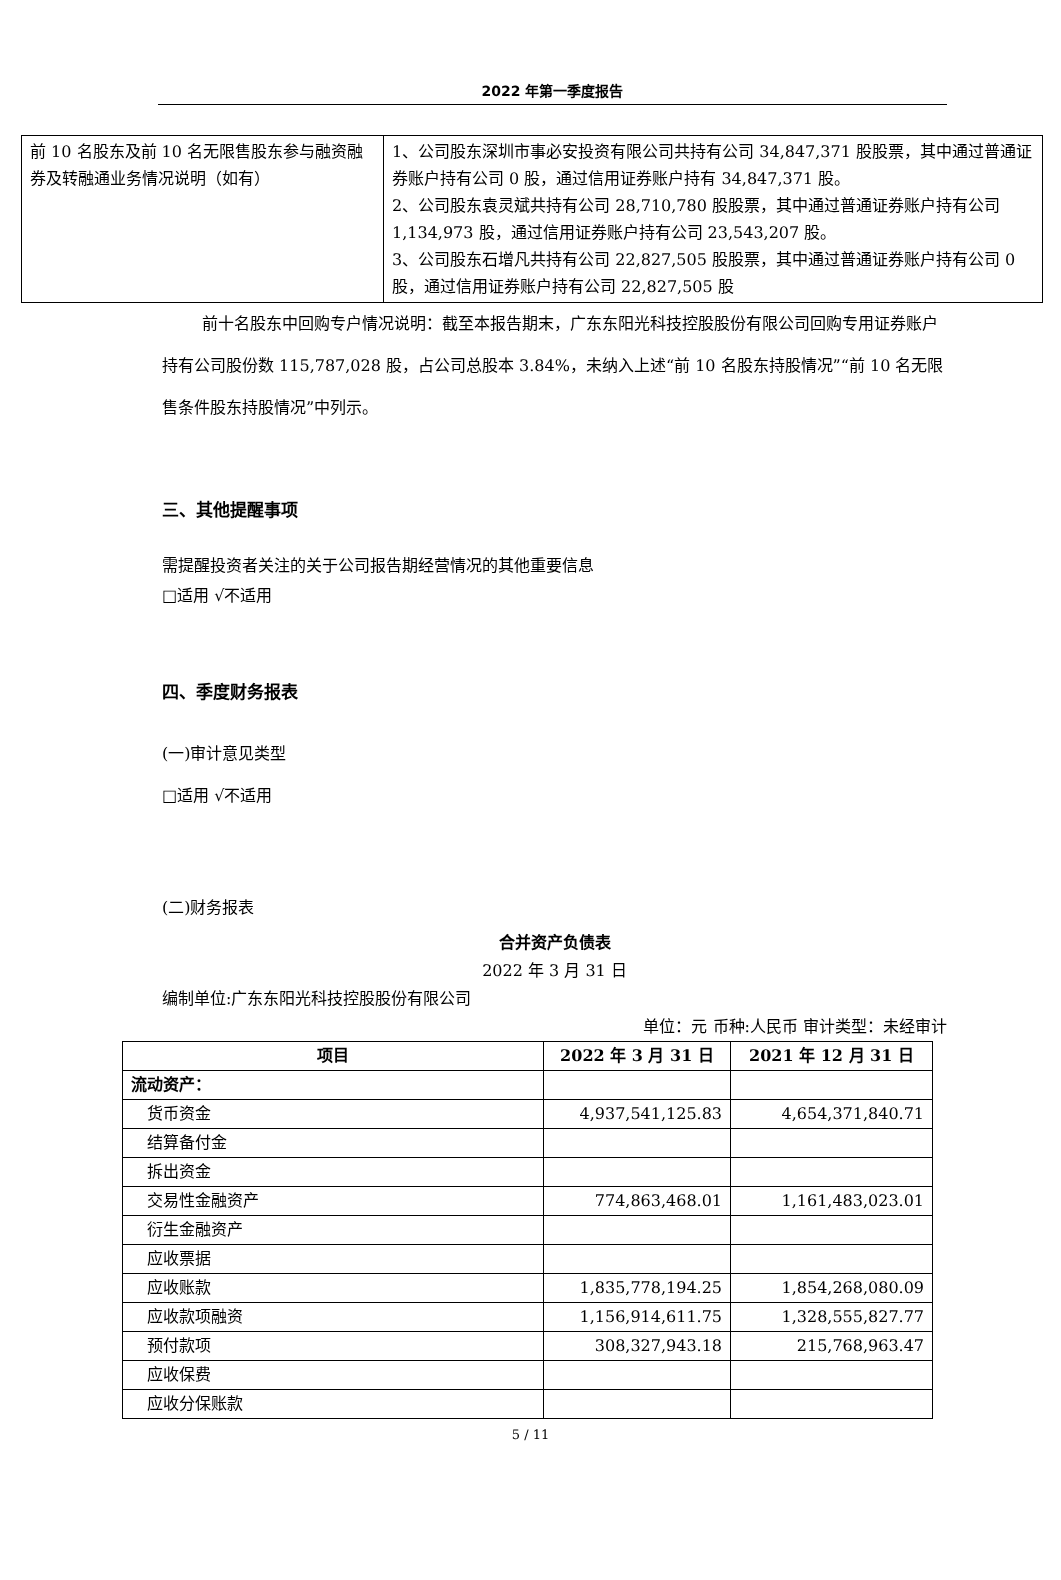2022 年第一季度报告
| 前 10 名股东及前 10 名无限售股东参与融资融券及转融通业务情况说明（如有） | 1、公司股东深圳市事必安投资有限公司共持有公司 34,847,371 股股票，其中通过普通证券账户持有公司 0 股，通过信用证券账户持有 34,847,371 股。 2、公司股东袁灵斌共持有公司 28,710,780 股股票，其中通过普通证券账户持有公司 1,134,973 股，通过信用证券账户持有公司 23,543,207 股。 3、公司股东石增凡共持有公司 22,827,505 股股票，其中通过普通证券账户持有公司 0 股，通过信用证券账户持有公司 22,827,505 股 |
前十名股东中回购专户情况说明：截至本报告期末，广东东阳光科技控股股份有限公司回购专用证券账户持有公司股份数 115,787,028 股，占公司总股本 3.84%，未纳入上述“前 10 名股东持股情况”“前 10 名无限售条件股东持股情况”中列示。
三、其他提醒事项
需提醒投资者关注的关于公司报告期经营情况的其他重要信息
□适用 √不适用
四、季度财务报表
(一)审计意见类型
□适用 √不适用
(二)财务报表
合并资产负债表
2022 年 3 月 31 日
编制单位:广东东阳光科技控股股份有限公司
单位：元 币种:人民币 审计类型：未经审计
| 项目 | 2022 年 3 月 31 日 | 2021 年 12 月 31 日 |
| --- | --- | --- |
| 流动资产： | | |
| 货币资金 | 4,937,541,125.83 | 4,654,371,840.71 |
| 结算备付金 | | |
| 拆出资金 | | |
| 交易性金融资产 | 774,863,468.01 | 1,161,483,023.01 |
| 衍生金融资产 | | |
| 应收票据 | | |
| 应收账款 | 1,835,778,194.25 | 1,854,268,080.09 |
| 应收款项融资 | 1,156,914,611.75 | 1,328,555,827.77 |
| 预付款项 | 308,327,943.18 | 215,768,963.47 |
| 应收保费 | | |
| 应收分保账款 | | |
5 / 11